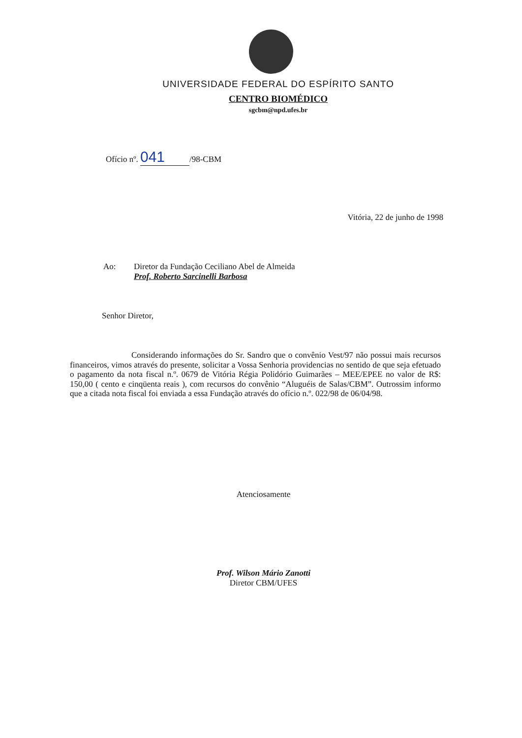UNIVERSIDADE FEDERAL DO ESPÍRITO SANTO
CENTRO BIOMÉDICO
sgcbm@npd.ufes.br
Ofício nº. 041 /98-CBM
Vitória, 22 de junho de 1998
Ao: Diretor da Fundação Ceciliano Abel de Almeida
Prof. Roberto Sarcinelli Barbosa
Senhor Diretor,
Considerando informações do Sr. Sandro que o convênio Vest/97 não possui mais recursos financeiros, vimos através do presente, solicitar a Vossa Senhoria providencias no sentido de que seja efetuado o pagamento da nota fiscal n.º. 0679 de Vitória Régia Polidório Guimarães – MEE/EPEE no valor de R$: 150,00 ( cento e cinqüenta reais ), com recursos do convênio “Aluguéis de Salas/CBM”. Outrossim informo que a citada nota fiscal foi enviada a essa Fundação através do ofício n.º. 022/98 de 06/04/98.
Atenciosamente
Prof. Wilson Mário Zanotti
Diretor CBM/UFES